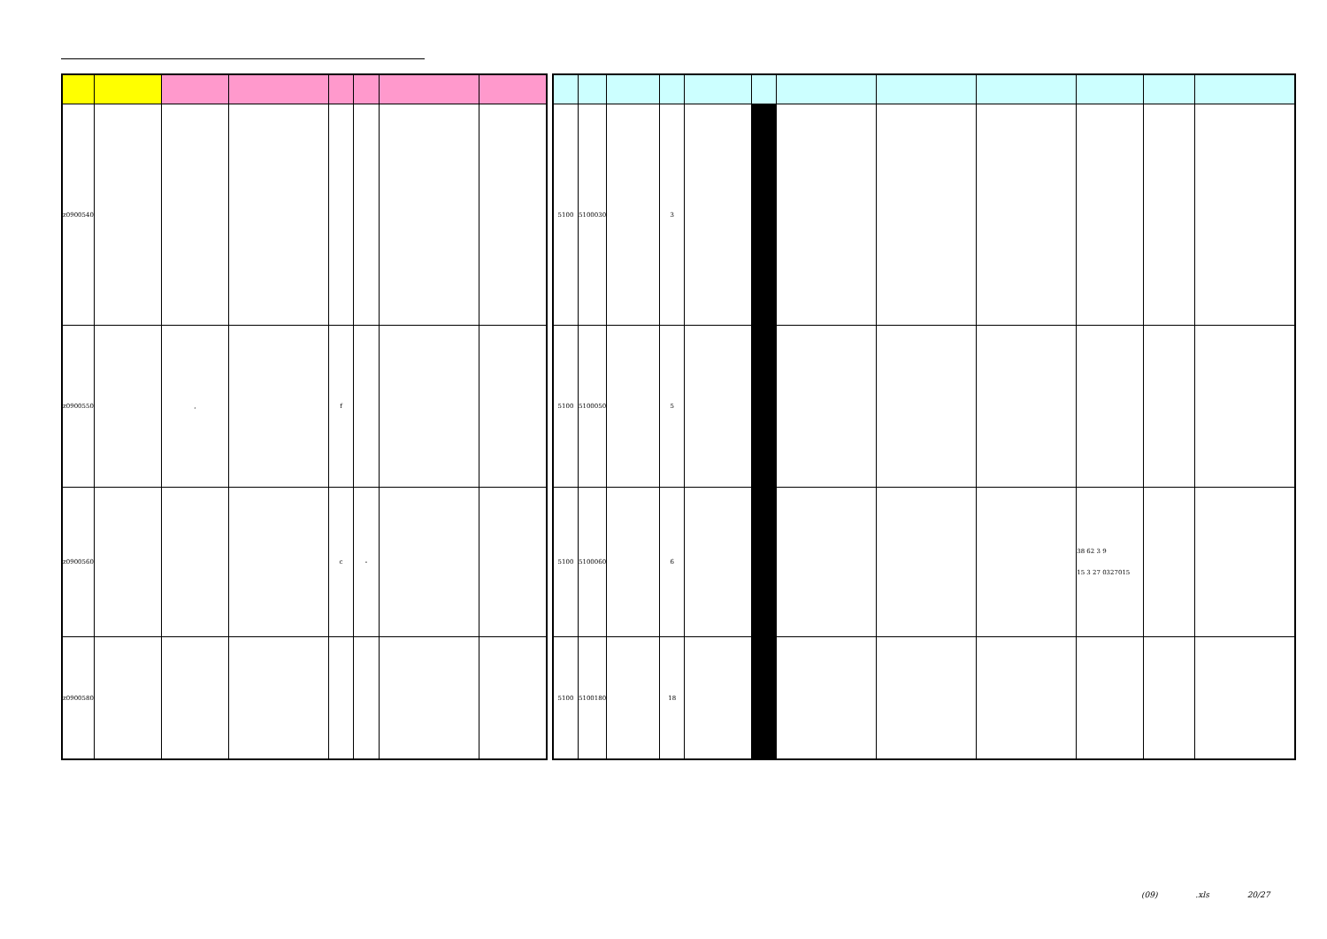| z0900540 | | | | | | | |
| z0900550 | | , | | f | | | |
| z0900560 | | | | c | - | | |
| z0900580 | | | | | | | |
| 5100 | 5100030 | | 3 | | | | | | | | |
| 5100 | 5100050 | | 5 | | | | | | | | |
| 5100 | 5100060 | | 6 | | | | | | 38 62 3 9 15 3 27 0327015 | | |
| 5100 | 5100180 | | 18 | | | | | | | | |
(09) .xls 20/27